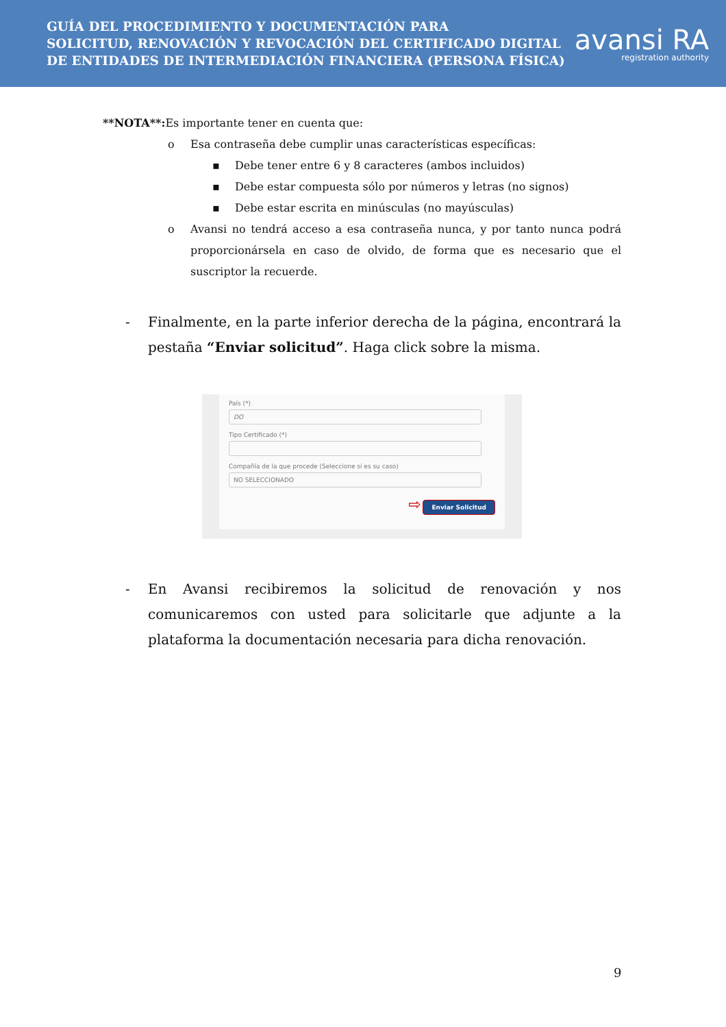GUÍA DEL PROCEDIMIENTO Y DOCUMENTACIÓN PARA
SOLICITUD, RENOVACIÓN Y REVOCACIÓN DEL CERTIFICADO DIGITAL
DE ENTIDADES DE INTERMEDIACIÓN FINANCIERA (PERSONA FÍSICA)
avansi RA
registration authority
**NOTA**: Es importante tener en cuenta que:
o Esa contraseña debe cumplir unas características específicas:
▪ Debe tener entre 6 y 8 caracteres (ambos incluidos)
▪ Debe estar compuesta sólo por números y letras (no signos)
▪ Debe estar escrita en minúsculas (no mayúsculas)
o Avansi no tendrá acceso a esa contraseña nunca, y por tanto nunca podrá proporcionársela en caso de olvido, de forma que es necesario que el suscriptor la recuerde.
- Finalmente, en la parte inferior derecha de la página, encontrará la pestaña “Enviar solicitud”. Haga click sobre la misma.
País (*)
DO
Tipo Certificado (*)
Compañía de la que procede (Seleccione si es su caso)
NO SELECCIONADO
⇨ Enviar Solicitud
- En Avansi recibiremos la solicitud de renovación y nos comunicaremos con usted para solicitarle que adjunte a la plataforma la documentación necesaria para dicha renovación.
9